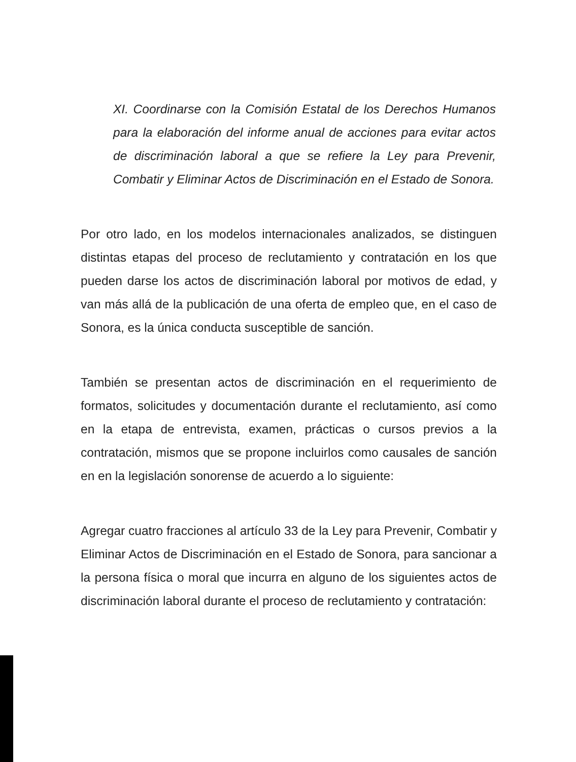XI. Coordinarse con la Comisión Estatal de los Derechos Humanos para la elaboración del informe anual de acciones para evitar actos de discriminación laboral a que se refiere la Ley para Prevenir, Combatir y Eliminar Actos de Discriminación en el Estado de Sonora.
Por otro lado, en los modelos internacionales analizados, se distinguen distintas etapas del proceso de reclutamiento y contratación en los que pueden darse los actos de discriminación laboral por motivos de edad, y van más allá de la publicación de una oferta de empleo que, en el caso de Sonora, es la única conducta susceptible de sanción.
También se presentan actos de discriminación en el requerimiento de formatos, solicitudes y documentación durante el reclutamiento, así como en la etapa de entrevista, examen, prácticas o cursos previos a la contratación, mismos que se propone incluirlos como causales de sanción en en la legislación sonorense de acuerdo a lo siguiente:
Agregar cuatro fracciones al artículo 33 de la Ley para Prevenir, Combatir y Eliminar Actos de Discriminación en el Estado de Sonora, para sancionar a la persona física o moral que incurra en alguno de los siguientes actos de discriminación laboral durante el proceso de reclutamiento y contratación: